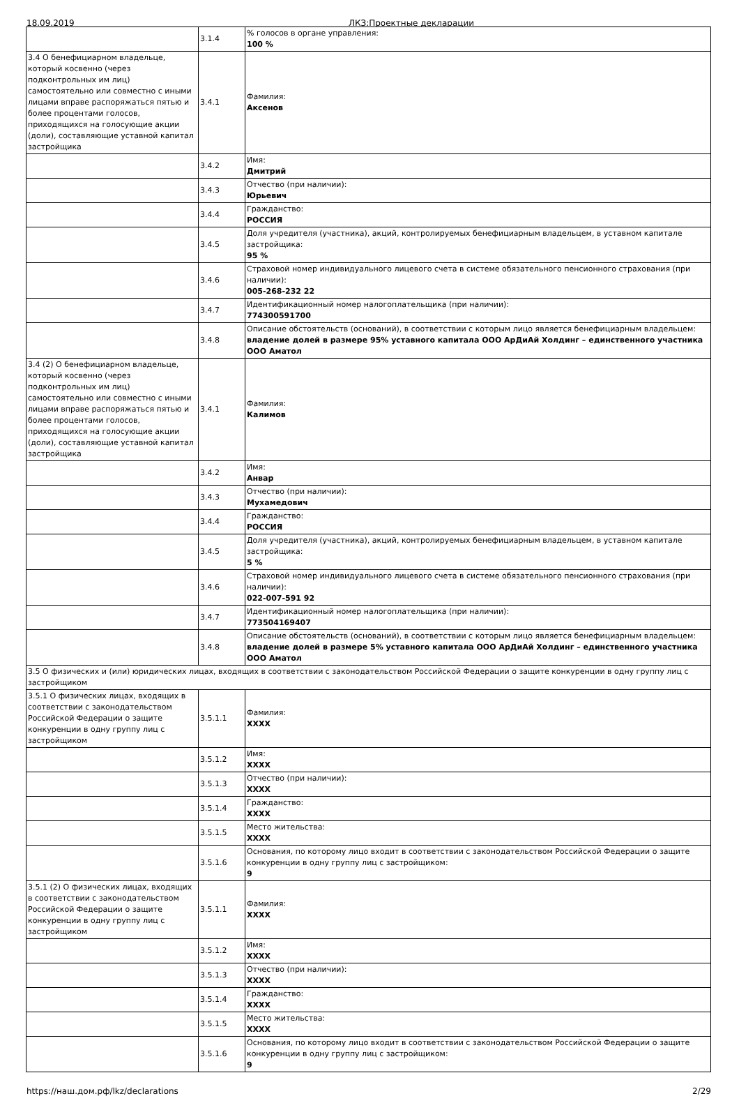18.09.2019 ЛКЗ:Проектные декларации
| | 3.1.4 | % голосов в органе управления: 100 % |
| 3.4 О бенефициарном владельце, который косвенно (через подконтрольных им лиц) самостоятельно или совместно с иными лицами вправе распоряжаться пятью и более процентами голосов, приходящихся на голосующие акции (доли), составляющие уставной капитал застройщика | 3.4.1 | Фамилия: Аксенов |
| | 3.4.2 | Имя: Дмитрий |
| | 3.4.3 | Отчество (при наличии): Юрьевич |
| | 3.4.4 | Гражданство: РОССИЯ |
| | 3.4.5 | Доля учредителя (участника), акций, контролируемых бенефициарным владельцем, в уставном капитале застройщика: 95 % |
| | 3.4.6 | Страховой номер индивидуального лицевого счета в системе обязательного пенсионного страхования (при наличии): 005-268-232 22 |
| | 3.4.7 | Идентификационный номер налогоплательщика (при наличии): 774300591700 |
| | 3.4.8 | Описание обстоятельств (оснований), в соответствии с которым лицо является бенефициарным владельцем: владение долей в размере 95% уставного капитала ООО АрДиАй Холдинг – единственного участника ООО Аматол |
| 3.4 (2) О бенефициарном владельце, который косвенно (через подконтрольных им лиц) самостоятельно или совместно с иными лицами вправе распоряжаться пятью и более процентами голосов, приходящихся на голосующие акции (доли), составляющие уставной капитал застройщика | 3.4.1 | Фамилия: Калимов |
| | 3.4.2 | Имя: Анвар |
| | 3.4.3 | Отчество (при наличии): Мухамедович |
| | 3.4.4 | Гражданство: РОССИЯ |
| | 3.4.5 | Доля учредителя (участника), акций, контролируемых бенефициарным владельцем, в уставном капитале застройщика: 5 % |
| | 3.4.6 | Страховой номер индивидуального лицевого счета в системе обязательного пенсионного страхования (при наличии): 022-007-591 92 |
| | 3.4.7 | Идентификационный номер налогоплательщика (при наличии): 773504169407 |
| | 3.4.8 | Описание обстоятельств (оснований), в соответствии с которым лицо является бенефициарным владельцем: владение долей в размере 5% уставного капитала ООО АрДиАй Холдинг – единственного участника ООО Аматол |
| 3.5 О физических и (или) юридических лицах, входящих в соответствии с законодательством Российской Федерации о защите конкуренции в одну группу лиц с застройщиком | | |
| 3.5.1 О физических лицах, входящих в соответствии с законодательством Российской Федерации о защите конкуренции в одну группу лиц с застройщиком | 3.5.1.1 | Фамилия: XXXX |
| | 3.5.1.2 | Имя: XXXX |
| | 3.5.1.3 | Отчество (при наличии): XXXX |
| | 3.5.1.4 | Гражданство: XXXX |
| | 3.5.1.5 | Место жительства: XXXX |
| | 3.5.1.6 | Основания, по которому лицо входит в соответствии с законодательством Российской Федерации о защите конкуренции в одну группу лиц с застройщиком: 9 |
| 3.5.1 (2) О физических лицах, входящих в соответствии с законодательством Российской Федерации о защите конкуренции в одну группу лиц с застройщиком | 3.5.1.1 | Фамилия: XXXX |
| | 3.5.1.2 | Имя: XXXX |
| | 3.5.1.3 | Отчество (при наличии): XXXX |
| | 3.5.1.4 | Гражданство: XXXX |
| | 3.5.1.5 | Место жительства: XXXX |
| | 3.5.1.6 | Основания, по которому лицо входит в соответствии с законодательством Российской Федерации о защите конкуренции в одну группу лиц с застройщиком: 9 |
https://наш.дом.рф/lkz/declarations 2/29